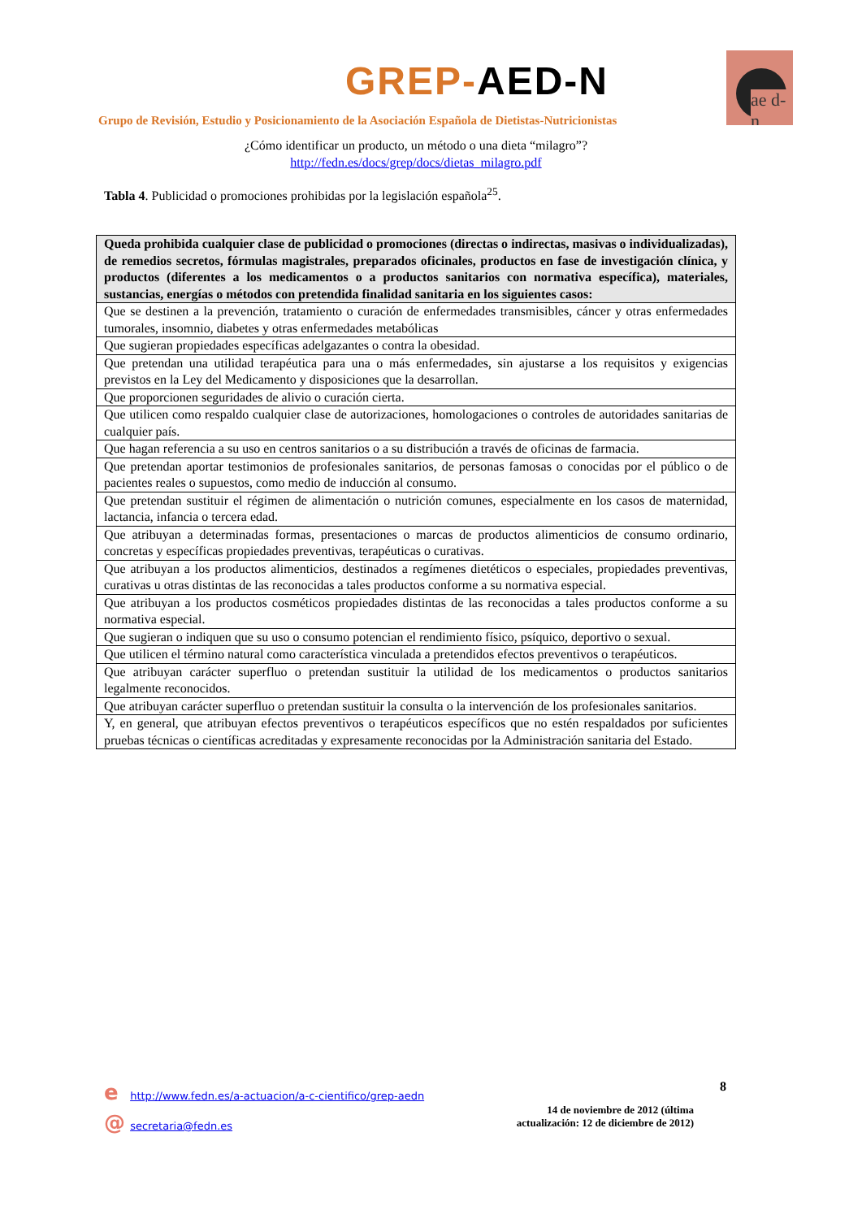GREP-AED-N
ae d-n
Grupo de Revisión, Estudio y Posicionamiento de la Asociación Española de Dietistas-Nutricionistas
¿Cómo identificar un producto, un método o una dieta “milagro”?
http://fedn.es/docs/grep/docs/dietas_milagro.pdf
Tabla 4. Publicidad o promociones prohibidas por la legislación española<sup>25</sup>.
| Queda prohibida cualquier clase de publicidad o promociones (directas o indirectas, masivas o individualizadas), de remedios secretos, fórmulas magistrales, preparados oficinales, productos en fase de investigación clínica, y productos (diferentes a los medicamentos o a productos sanitarios con normativa específica), materiales, sustancias, energías o métodos con pretendida finalidad sanitaria en los siguientes casos: |
| --- |
| Que se destinen a la prevención, tratamiento o curación de enfermedades transmisibles, cáncer y otras enfermedades tumorales, insomnio, diabetes y otras enfermedades metabólicas |
| Que sugieran propiedades específicas adelgazantes o contra la obesidad. |
| Que pretendan una utilidad terapéutica para una o más enfermedades, sin ajustarse a los requisitos y exigencias previstos en la Ley del Medicamento y disposiciones que la desarrollan. |
| Que proporcionen seguridades de alivio o curación cierta. |
| Que utilicen como respaldo cualquier clase de autorizaciones, homologaciones o controles de autoridades sanitarias de cualquier país. |
| Que hagan referencia a su uso en centros sanitarios o a su distribución a través de oficinas de farmacia. |
| Que pretendan aportar testimonios de profesionales sanitarios, de personas famosas o conocidas por el público o de pacientes reales o supuestos, como medio de inducción al consumo. |
| Que pretendan sustituir el régimen de alimentación o nutrición comunes, especialmente en los casos de maternidad, lactancia, infancia o tercera edad. |
| Que atribuyan a determinadas formas, presentaciones o marcas de productos alimenticios de consumo ordinario, concretas y específicas propiedades preventivas, terapéuticas o curativas. |
| Que atribuyan a los productos alimenticios, destinados a regímenes dietéticos o especiales, propiedades preventivas, curativas u otras distintas de las reconocidas a tales productos conforme a su normativa especial. |
| Que atribuyan a los productos cosméticos propiedades distintas de las reconocidas a tales productos conforme a su normativa especial. |
| Que sugieran o indiquen que su uso o consumo potencian el rendimiento físico, psíquico, deportivo o sexual. |
| Que utilicen el término natural como característica vinculada a pretendidos efectos preventivos o terapéuticos. |
| Que atribuyan carácter superfluo o pretendan sustituir la utilidad de los medicamentos o productos sanitarios legalmente reconocidos. |
| Que atribuyan carácter superfluo o pretendan sustituir la consulta o la intervención de los profesionales sanitarios. |
| Y, en general, que atribuyan efectos preventivos o terapéuticos específicos que no estén respaldados por suficientes pruebas técnicas o científicas acreditadas y expresamente reconocidas por la Administración sanitaria del Estado. |
e http://www.fedn.es/a-actuacion/a-c-cientifico/grep-aedn
@ secretaria@fedn.es
8
14 de noviembre de 2012 (última actualización: 12 de diciembre de 2012)